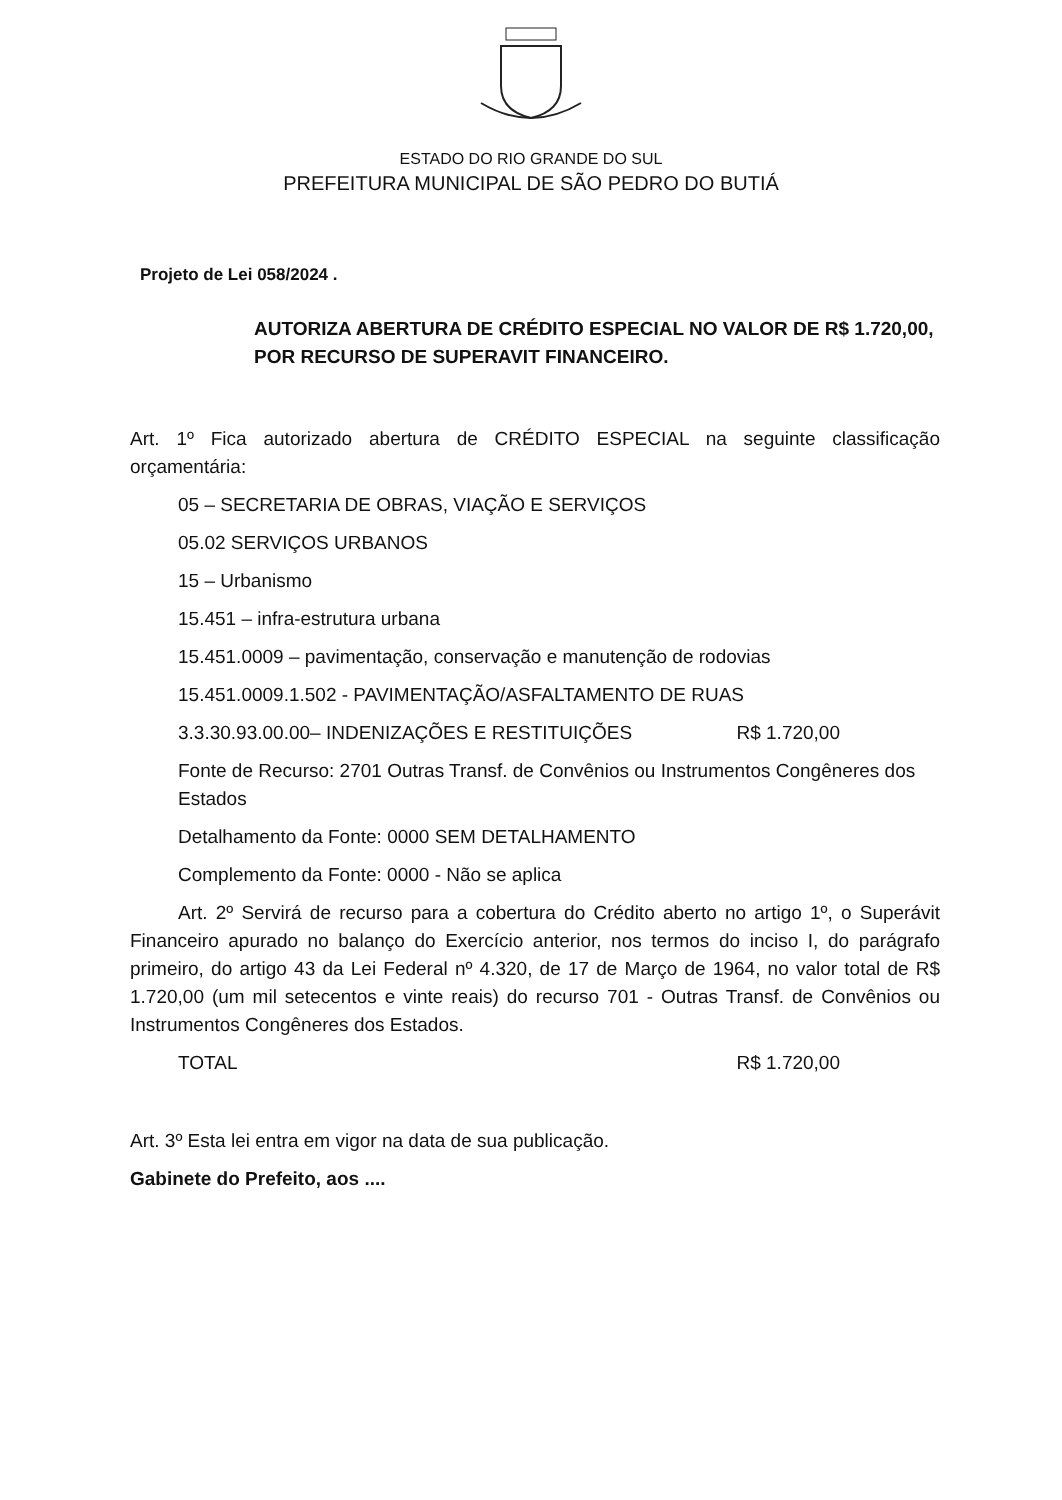ESTADO DO RIO GRANDE DO SUL
PREFEITURA MUNICIPAL DE SÃO PEDRO DO BUTIÁ
Projeto de Lei 058/2024 .
AUTORIZA ABERTURA DE CRÉDITO ESPECIAL NO VALOR DE R$ 1.720,00, POR RECURSO DE SUPERAVIT FINANCEIRO.
Art. 1º Fica autorizado abertura de CRÉDITO ESPECIAL na seguinte classificação orçamentária:
05 – SECRETARIA DE OBRAS, VIAÇÃO E SERVIÇOS
05.02 SERVIÇOS URBANOS
15 – Urbanismo
15.451 – infra-estrutura urbana
15.451.0009 – pavimentação, conservação e manutenção de rodovias
15.451.0009.1.502 - PAVIMENTAÇÃO/ASFALTAMENTO DE RUAS
3.3.30.93.00.00– INDENIZAÇÕES E RESTITUIÇÕES R$ 1.720,00
Fonte de Recurso: 2701 Outras Transf. de Convênios ou Instrumentos Congêneres dos Estados
Detalhamento da Fonte: 0000 SEM DETALHAMENTO
Complemento da Fonte: 0000 - Não se aplica
Art. 2º Servirá de recurso para a cobertura do Crédito aberto no artigo 1º, o Superávit Financeiro apurado no balanço do Exercício anterior, nos termos do inciso I, do parágrafo primeiro, do artigo 43 da Lei Federal nº 4.320, de 17 de Março de 1964, no valor total de R$ 1.720,00 (um mil setecentos e vinte reais) do recurso 701 - Outras Transf. de Convênios ou Instrumentos Congêneres dos Estados.
TOTAL R$ 1.720,00
Art. 3º Esta lei entra em vigor na data de sua publicação.
Gabinete do Prefeito, aos ....